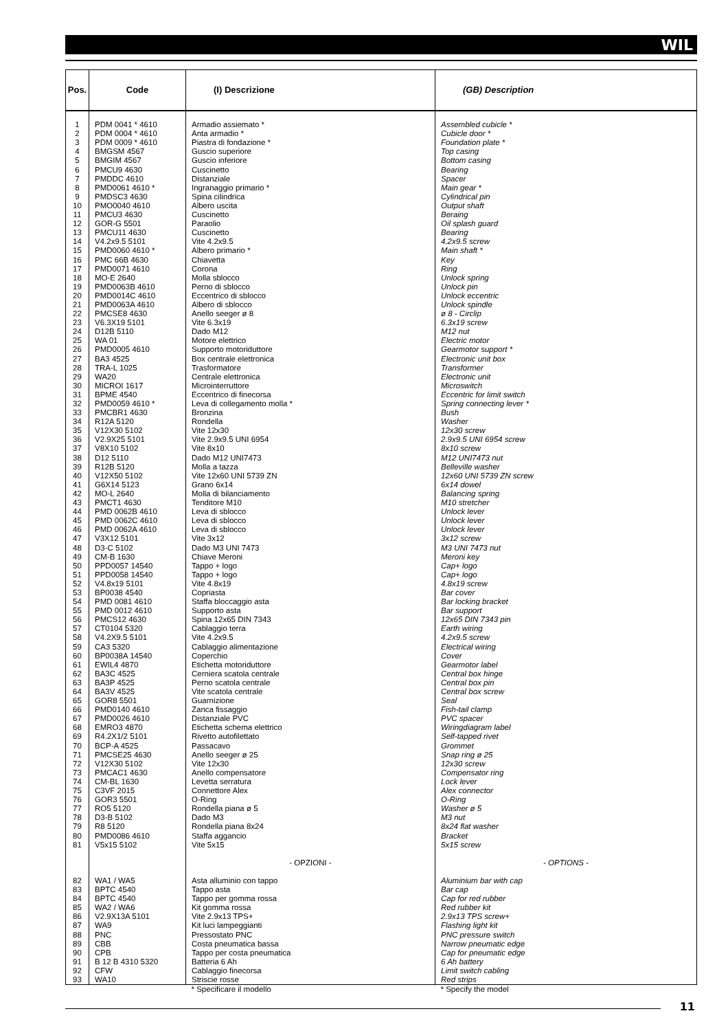WIL
| Pos. | Code | (I) Descrizione | (GB) Description |
| --- | --- | --- | --- |
| 1 2 3 4 5 6 7 8 9 10 11 12 13 14 15 16 17 18 19 20 21 22 23 24 25 26 27 28 29 30 31 32 33 34 35 36 37 38 39 40 41 42 43 44 45 46 47 48 49 50 51 52 53 54 55 56 57 58 59 60 61 62 63 64 65 66 67 68 69 70 71 72 73 74 75 76 77 78 79 80 81 82 83 84 85 86 87 88 89 90 91 92 93 | PDM 0041 * 4610 PDM 0004 * 4610 PDM 0009 * 4610 BMGSM 4567 BMGIM 4567 PMCU9 4630 PMDDC 4610 PMD0061 4610 * PMDSC3 4630 PMO0040 4610 PMCU3 4630 GOR-G 5501 PMCU11 4630 V4.2x9.5 5101 PMD0060 4610 * PMC 66B 4630 PMD0071 4610 MO-E 2640 PMD0063B 4610 PMD0014C 4610 PMD0063A 4610 PMCSE8 4630 V6.3X19 5101 D12B 5110 WA 01 PMD0005 4610 BA3 4525 TRA-L 1025 WA20 MICROI 1617 BPME 4540 PMD0059 4610 * PMCBR1 4630 R12A 5120 V12X30 5102 V2.9X25 5101 V8X10 5102 D12 5110 R12B 5120 V12X50 5102 G6X14 5123 MO-L 2640 PMCT1 4630 PMD 0062B 4610 PMD 0062C 4610 PMD 0062A 4610 V3X12 5101 D3-C 5102 CM-B 1630 PPD0057 14540 PPD0058 14540 V4.8x19 5101 BP0038 4540 PMD 0081 4610 PMD 0012 4610 PMCS12 4630 CT0104 5320 V4.2X9.5 5101 CA3 5320 BP0038A 14540 EWIL4 4870 BA3C 4525 BA3P 4525 BA3V 4525 GOR8 5501 PMD0140 4610 PMD0026 4610 EMRO3 4870 R4.2X1/2 5101 BCP-A 4525 PMCSE25 4630 V12X30 5102 PMCAC1 4630 CM-BL 1630 C3VF 2015 GOR3 5501 RO5 5120 D3-B 5102 R8 5120 PMD0086 4610 V5x15 5102 WA1 / WA5 BPTC 4540 BPTC 4540 WA2 / WA6 V2.9X13A 5101 WA9 PNC CBB CPB B 12 B 4310 5320 CFW WA10 | Armadio assiemato * Anta armadio * Piastra di fondazione * Guscio superiore Guscio inferiore Cuscinetto Distanziale Ingranaggio primario * Spina cilindrica Albero uscita Cuscinetto Paraolio Cuscinetto Vite 4.2x9.5 Albero primario * Chiavetta Corona Molla sblocco Perno di sblocco Eccentrico di sblocco Albero di sblocco Anello seeger ø 8 Vite 6.3x19 Dado M12 Motore elettrico Supporto motoriduttore Box centrale elettronica Trasformatore Centrale elettronica Microinterruttore Eccentrico di finecorsa Leva di collegamento molla * Bronzina Rondella Vite 12x30 Vite 2.9x9.5 UNI 6954 Vite 8x10 Dado M12 UNI7473 Molla a tazza Vite 12x60 UNI 5739 ZN Grano 6x14 Molla di bilanciamento Tenditore M10 Leva di sblocco Leva di sblocco Leva di sblocco Vite 3x12 Dado M3 UNI 7473 Chiave Meroni Tappo + logo Tappo + logo Vite 4.8x19 Copriasta Staffa bloccaggio asta Supporto asta Spina 12x65 DIN 7343 Cablaggio terra Vite 4.2x9.5 Cablaggio alimentazione Coperchio Etichetta motoriduttore Cerniera scatola centrale Perno scatola centrale Vite scatola centrale Guarnizione Zanca fissaggio Distanziale PVC Etichetta schema elettrico Rivetto autofilettato Passacavo Anello seeger ø 25 Vite 12x30 Anello compensatore Levetta serratura Connettore Alex O-Ring Rondella piana ø 5 Dado M3 Rondella piana 8x24 Staffa aggancio Vite 5x15 - OPZIONI - Asta alluminio con tappo Tappo asta Tappo per gomma rossa Kit gomma rossa Vite 2.9x13 TPS+ Kit luci lampeggianti Pressostato PNC Costa pneumatica bassa Tappo per costa pneumatica Batteria 6 Ah Cablaggio finecorsa Striscie rosse | Assembled cubicle * Cubicle door * Foundation plate * Top casing Bottom casing Bearing Spacer Main gear * Cylindrical pin Output shaft Beraing Oil splash guard Bearing 4.2x9.5 screw Main shaft * Key Ring Unlock spring Unlock pin Unlock eccentric Unlock spindle ø 8 - Circlip 6.3x19 screw M12 nut Electric motor Gearmotor support * Electronic unit box Transformer Electronic unit Microswitch Eccentric for limit switch Spring connecting lever * Bush Washer 12x30 screw 2.9x9.5 UNI 6954 screw 8x10 screw M12 UNI7473 nut Belleville washer 12x60 UNI 5739 ZN screw 6x14 dowel Balancing spring M10 stretcher Unlock lever Unlock lever Unlock lever 3x12 screw M3 UNI 7473 nut Meroni key Cap+ logo Cap+ logo 4.8x19 screw Bar cover Bar locking bracket Bar support 12x65 DIN 7343 pin Earth wiring 4.2x9.5 screw Electrical wiring Cover Gearmotor label Central box hinge Central box pin Central box screw Seal Fish-tail clamp PVC spacer Wiringdiagram label Self-tapped rivet Grommet Snap ring ø 25 12x30 screw Compensator ring Lock lever Alex connector O-Ring Washer ø 5 M3 nut 8x24 flat washer Bracket 5x15 screw - OPTIONS - Aluminium bar with cap Bar cap Cap for red rubber Red rubber kit 2.9x13 TPS screw+ Flashing light kit PNC pressure switch Narrow pneumatic edge Cap for pneumatic edge 6 Ah battery Limit switch cabling Red strips |
| | | * Specificare il modello | * Specify the model |
11